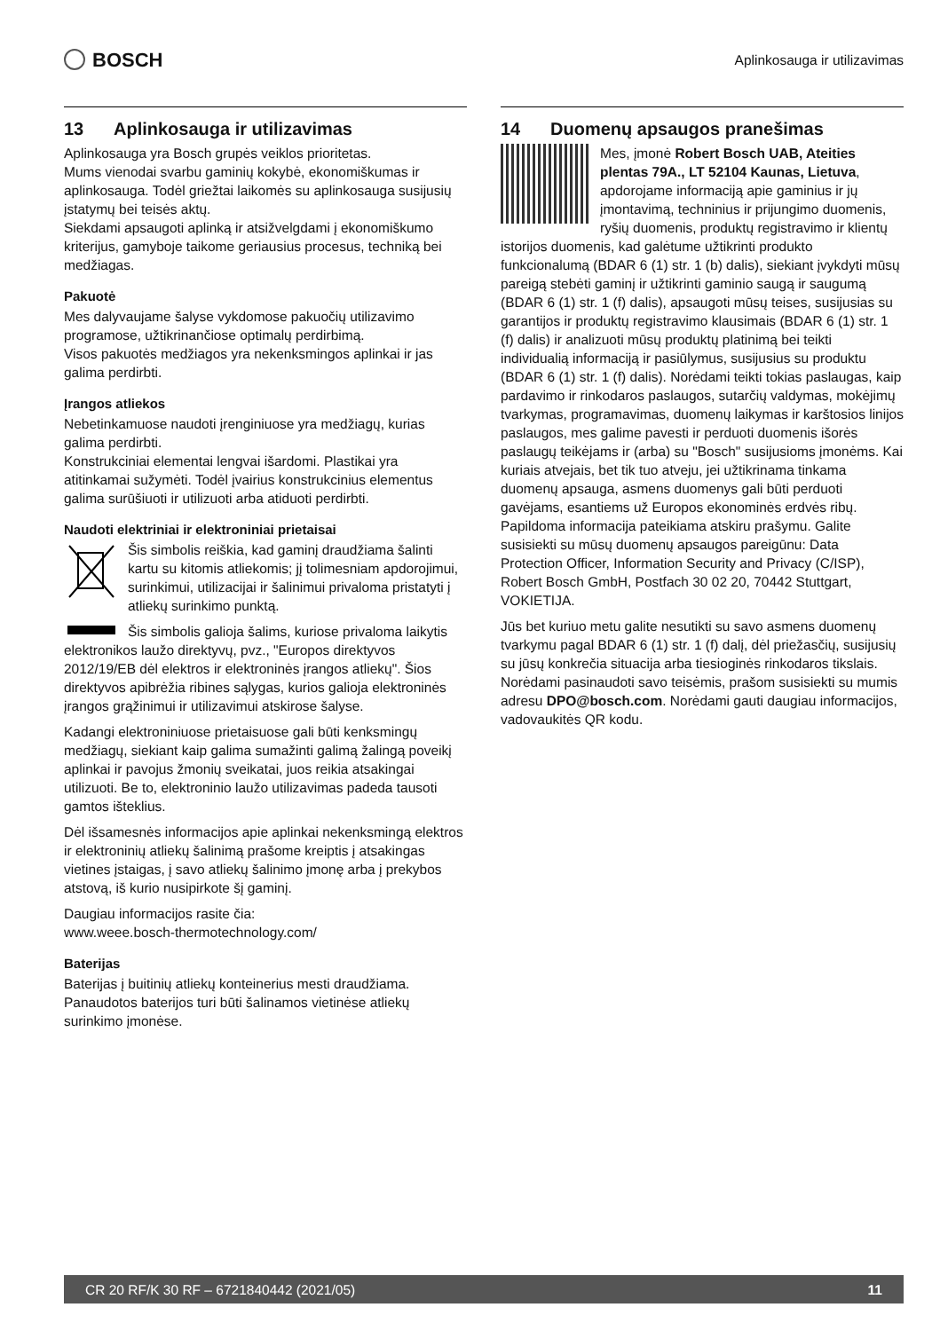BOSCH
Aplinkosauga ir utilizavimas
13 Aplinkosauga ir utilizavimas
Aplinkosauga yra Bosch grupės veiklos prioritetas.
Mums vienodai svarbu gaminių kokybė, ekonomiškumas ir aplinkosauga. Todėl griežtai laikomės su aplinkosauga susijusių įstatymų bei teisės aktų.
Siekdami apsaugoti aplinką ir atsižvelgdami į ekonomiškumo kriterijus, gamyboje taikome geriausius procesus, techniką bei medžiagas.
Pakuotė
Mes dalyvaujame šalyse vykdomose pakuočių utilizavimo programose, užtikrinančiose optimalų perdirbimą.
Visos pakuotės medžiagos yra nekenksmingos aplinkai ir jas galima perdirbti.
Įrangos atliekos
Nebetinkamuose naudoti įrenginiuose yra medžiagų, kurias galima perdirbti.
Konstrukciniai elementai lengvai išardomi. Plastikai yra atitinkamai sužymėti. Todėl įvairius konstrukcinius elementus galima surūšiuoti ir utilizuoti arba atiduoti perdirbti.
Naudoti elektriniai ir elektroniniai prietaisai
Šis simbolis reiškia, kad gaminį draudžiama šalinti kartu su kitomis atliekomis; jį tolimesniam apdorojimui, surinkimui, utilizacijai ir šalinimui privaloma pristatyti į atliekų surinkimo punktą.
Šis simbolis galioja šalims, kuriose privaloma laikytis elektronikos laužo direktyvų, pvz., "Europos direktyvos 2012/19/EB dėl elektros ir elektroninės įrangos atliekų". Šios direktyvos apibrėžia ribines sąlygas, kurios galioja elektroninės įrangos grąžinimui ir utilizavimui atskirose šalyse.
Kadangi elektroniniuose prietaisuose gali būti kenksmingų medžiagų, siekiant kaip galima sumažinti galimą žalingą poveikį aplinkai ir pavojus žmonių sveikatai, juos reikia atsakingai utilizuoti. Be to, elektroninio laužo utilizavimas padeda tausoti gamtos išteklius.
Dėl išsamesnės informacijos apie aplinkai nekenksmingą elektros ir elektroninių atliekų šalinimą prašome kreiptis į atsakingas vietines įstaigas, į savo atliekų šalinimo įmonę arba į prekybos atstovą, iš kurio nusipirkote šį gaminį.
Daugiau informacijos rasite čia:
www.weee.bosch-thermotechnology.com/
Baterijas
Baterijas į buitinių atliekų konteinerius mesti draudžiama. Panaudotos baterijos turi būti šalinamos vietinėse atliekų surinkimo įmonėse.
14 Duomenų apsaugos pranešimas
Mes, įmonė Robert Bosch UAB, Ateities plentas 79A., LT 52104 Kaunas, Lietuva, apdorojame informaciją apie gaminius ir jų įmontavimą, techninius ir prijungimo duomenis, ryšių duomenis, produktų registravimo ir klientų istorijos duomenis, kad galėtume užtikrinti produkto funkcionalumą (BDAR 6 (1) str. 1 (b) dalis), siekiant įvykdyti mūsų pareigą stebėti gaminį ir užtikrinti gaminio saugą ir saugumą (BDAR 6 (1) str. 1 (f) dalis), apsaugoti mūsų teises, susijusias su garantijos ir produktų registravimo klausimais (BDAR 6 (1) str. 1 (f) dalis) ir analizuoti mūsų produktų platinimą bei teikti individualią informaciją ir pasiūlymus, susijusius su produktu (BDAR 6 (1) str. 1 (f) dalis). Norėdami teikti tokias paslaugas, kaip pardavimo ir rinkodaros paslaugos, sutarčių valdymas, mokėjimų tvarkymas, programavimas, duomenų laikymas ir karštosios linijos paslaugos, mes galime pavesti ir perduoti duomenis išorės paslaugų teikėjams ir (arba) su "Bosch" susijusioms įmonėms. Kai kuriais atvejais, bet tik tuo atveju, jei užtikrinama tinkama duomenų apsauga, asmens duomenys gali būti perduoti gavėjams, esantiems už Europos ekonominės erdvės ribų. Papildoma informacija pateikiama atskiru prašymu. Galite susisiekti su mūsų duomenų apsaugos pareigūnu: Data Protection Officer, Information Security and Privacy (C/ISP), Robert Bosch GmbH, Postfach 30 02 20, 70442 Stuttgart, VOKIETIJA.
Jūs bet kuriuo metu galite nesutikti su savo asmens duomenų tvarkymu pagal BDAR 6 (1) str. 1 (f) dalį, dėl priežasčių, susijusių su jūsų konkrečia situacija arba tiesioginės rinkodaros tikslais. Norėdami pasinaudoti savo teisėmis, prašom susisiekti su mumis adresu DPO@bosch.com. Norėdami gauti daugiau informacijos, vadovaukitės QR kodu.
CR 20 RF/K 30 RF – 6721840442 (2021/05) 11